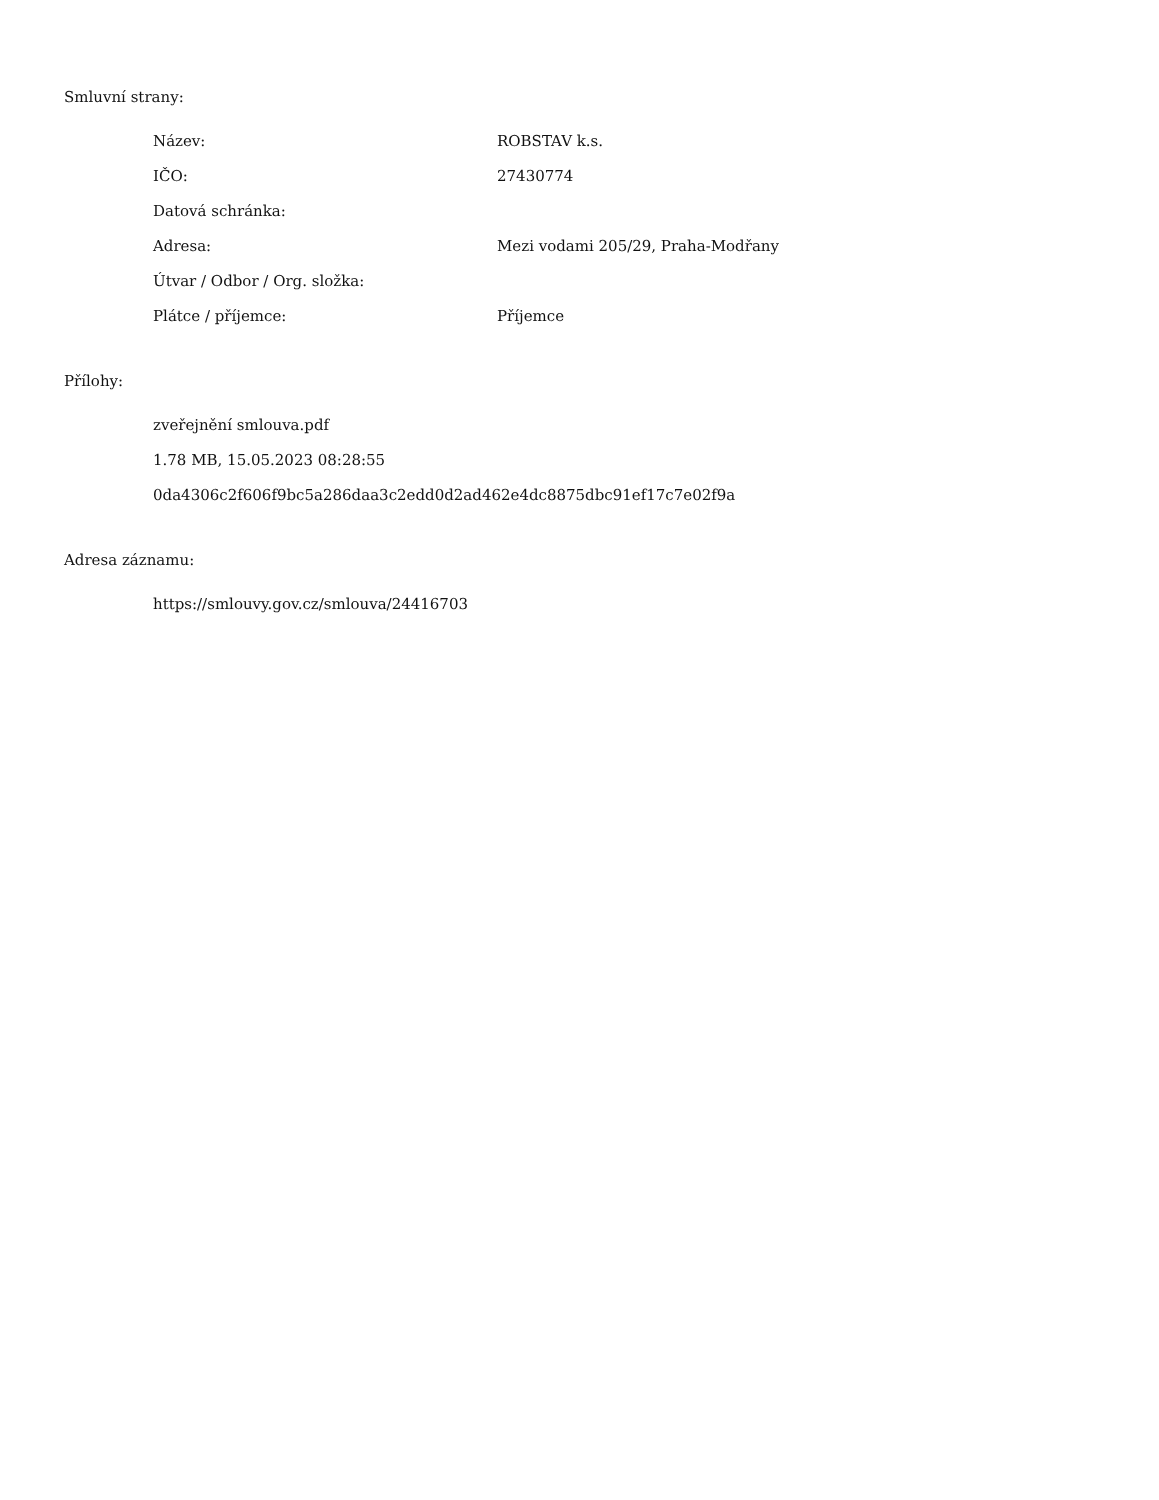Smluvní strany:
| Název: | ROBSTAV k.s. |
| IČO: | 27430774 |
| Datová schránka: | |
| Adresa: | Mezi vodami 205/29, Praha-Modřany |
| Útvar / Odbor / Org. složka: | |
| Plátce / příjemce: | Příjemce |
Přílohy:
zveřejnění smlouva.pdf
1.78 MB, 15.05.2023 08:28:55
0da4306c2f606f9bc5a286daa3c2edd0d2ad462e4dc8875dbc91ef17c7e02f9a
Adresa záznamu:
https://smlouvy.gov.cz/smlouva/24416703